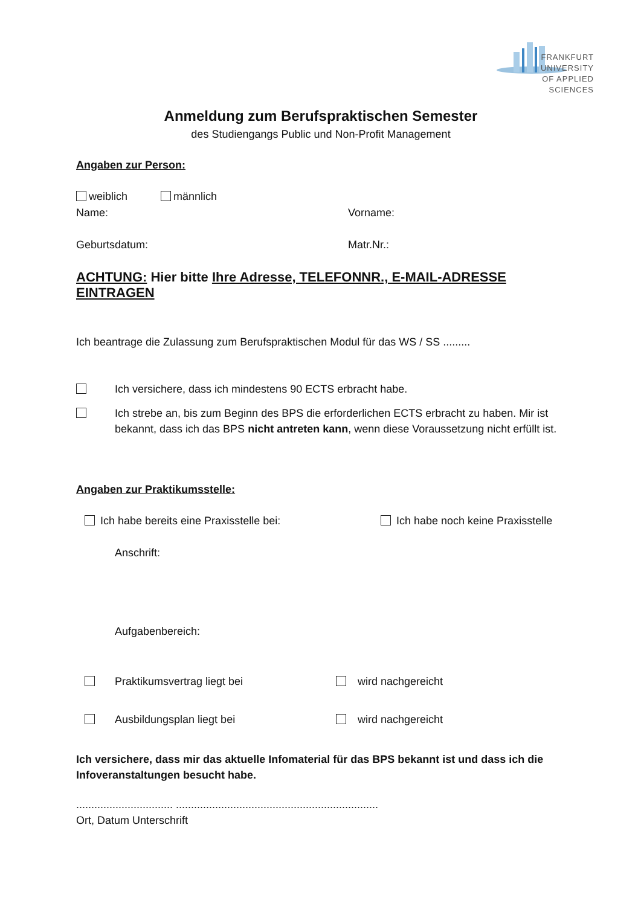FRANKFURT
UNIVERSITY
OF APPLIED SCIENCES
Anmeldung zum Berufspraktischen Semester
des Studiengangs Public und Non-Profit Management
Angaben zur Person:
weiblich männlich
Name: Vorname:
Geburtsdatum: Matr.Nr.:
ACHTUNG: Hier bitte Ihre Adresse, TELEFONNR., E-MAIL-ADRESSE EINTRAGEN
Ich beantrage die Zulassung zum Berufspraktischen Modul für das WS / SS .........
Ich versichere, dass ich mindestens 90 ECTS erbracht habe.
Ich strebe an, bis zum Beginn des BPS die erforderlichen ECTS erbracht zu haben. Mir ist bekannt, dass ich das BPS nicht antreten kann, wenn diese Voraussetzung nicht erfüllt ist.
Angaben zur Praktikumsstelle:
Ich habe bereits eine Praxisstelle bei: Ich habe noch keine Praxisstelle
Anschrift:
Aufgabenbereich:
Praktikumsvertrag liegt bei wird nachgereicht
Ausbildungsplan liegt bei wird nachgereicht
Ich versichere, dass mir das aktuelle Infomaterial für das BPS bekannt ist und dass ich die Infoveranstaltungen besucht habe.
................................ ...................................................................
Ort, Datum Unterschrift